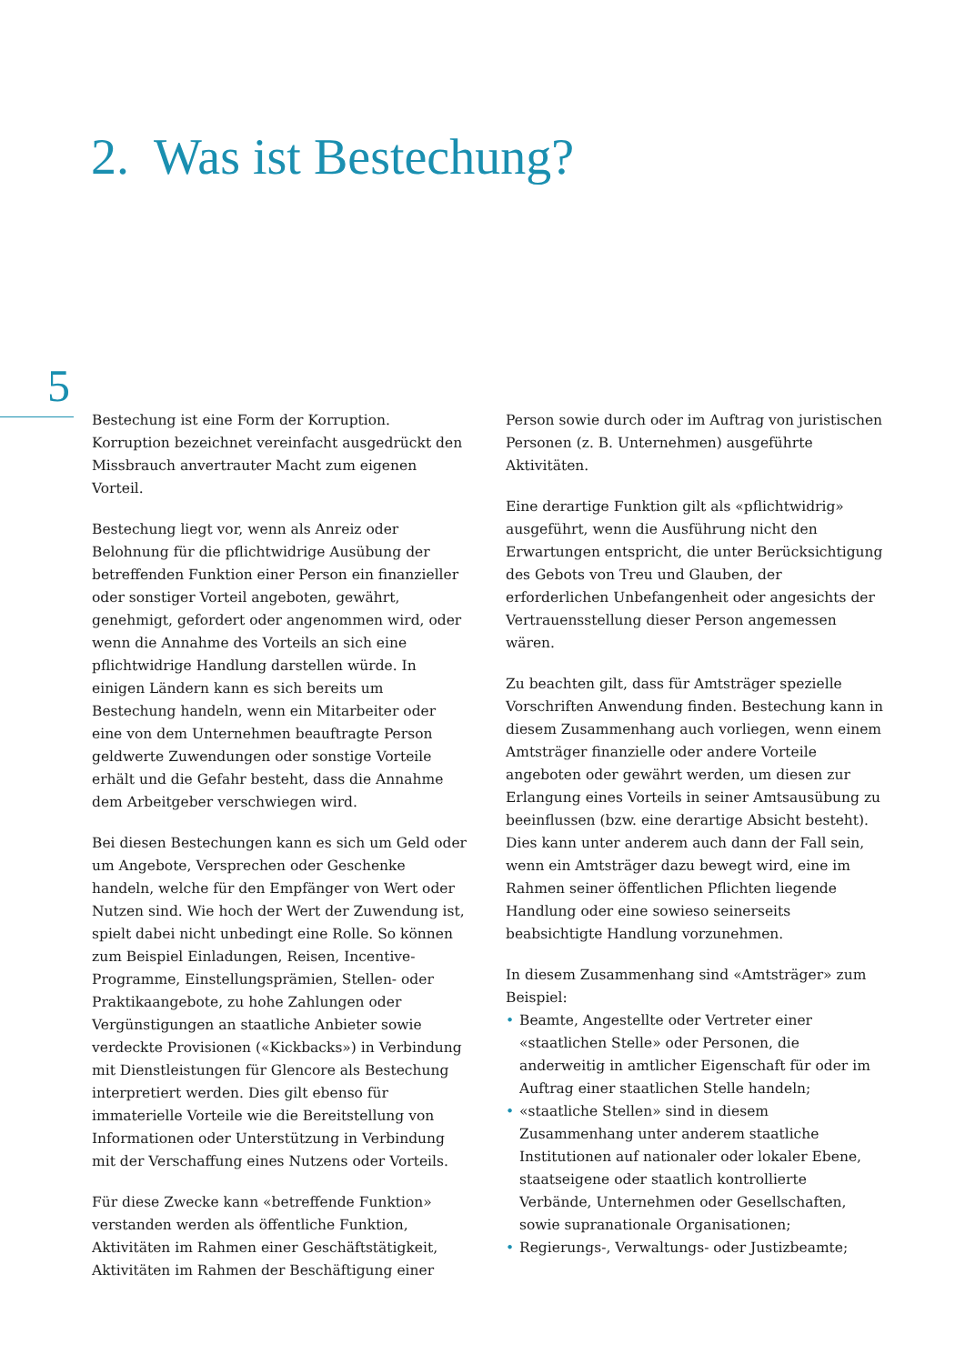2. Was ist Bestechung?
5
Bestechung ist eine Form der Korruption. Korruption bezeichnet vereinfacht ausgedrückt den Missbrauch anvertrauter Macht zum eigenen Vorteil.
Bestechung liegt vor, wenn als Anreiz oder Belohnung für die pflichtwidrige Ausübung der betreffenden Funktion einer Person ein finanzieller oder sonstiger Vorteil angeboten, gewährt, genehmigt, gefordert oder angenommen wird, oder wenn die Annahme des Vorteils an sich eine pflichtwidrige Handlung darstellen würde. In einigen Ländern kann es sich bereits um Bestechung handeln, wenn ein Mitarbeiter oder eine von dem Unternehmen beauftragte Person geldwerte Zuwendungen oder sonstige Vorteile erhält und die Gefahr besteht, dass die Annahme dem Arbeitgeber verschwiegen wird.
Bei diesen Bestechungen kann es sich um Geld oder um Angebote, Versprechen oder Geschenke handeln, welche für den Empfänger von Wert oder Nutzen sind. Wie hoch der Wert der Zuwendung ist, spielt dabei nicht unbedingt eine Rolle. So können zum Beispiel Einladungen, Reisen, Incentive-Programme, Einstellungsprämien, Stellen- oder Praktikaangebote, zu hohe Zahlungen oder Vergünstigungen an staatliche Anbieter sowie verdeckte Provisionen («Kickbacks») in Verbindung mit Dienstleistungen für Glencore als Bestechung interpretiert werden. Dies gilt ebenso für immaterielle Vorteile wie die Bereitstellung von Informationen oder Unterstützung in Verbindung mit der Verschaffung eines Nutzens oder Vorteils.
Für diese Zwecke kann «betreffende Funktion» verstanden werden als öffentliche Funktion, Aktivitäten im Rahmen einer Geschäftstätigkeit, Aktivitäten im Rahmen der Beschäftigung einer
Person sowie durch oder im Auftrag von juristischen Personen (z. B. Unternehmen) ausgeführte Aktivitäten.
Eine derartige Funktion gilt als «pflichtwidrig» ausgeführt, wenn die Ausführung nicht den Erwartungen entspricht, die unter Berücksichtigung des Gebots von Treu und Glauben, der erforderlichen Unbefangenheit oder angesichts der Vertrauensstellung dieser Person angemessen wären.
Zu beachten gilt, dass für Amtsträger spezielle Vorschriften Anwendung finden. Bestechung kann in diesem Zusammenhang auch vorliegen, wenn einem Amtsträger finanzielle oder andere Vorteile angeboten oder gewährt werden, um diesen zur Erlangung eines Vorteils in seiner Amtsausübung zu beeinflussen (bzw. eine derartige Absicht besteht). Dies kann unter anderem auch dann der Fall sein, wenn ein Amtsträger dazu bewegt wird, eine im Rahmen seiner öffentlichen Pflichten liegende Handlung oder eine sowieso seinerseits beabsichtigte Handlung vorzunehmen.
In diesem Zusammenhang sind «Amtsträger» zum Beispiel:
• Beamte, Angestellte oder Vertreter einer «staatlichen Stelle» oder Personen, die anderweitig in amtlicher Eigenschaft für oder im Auftrag einer staatlichen Stelle handeln;
• «staatliche Stellen» sind in diesem Zusammenhang unter anderem staatliche Institutionen auf nationaler oder lokaler Ebene, staatseigene oder staatlich kontrollierte Verbände, Unternehmen oder Gesellschaften, sowie supranationale Organisationen;
• Regierungs-, Verwaltungs- oder Justizbeamte;